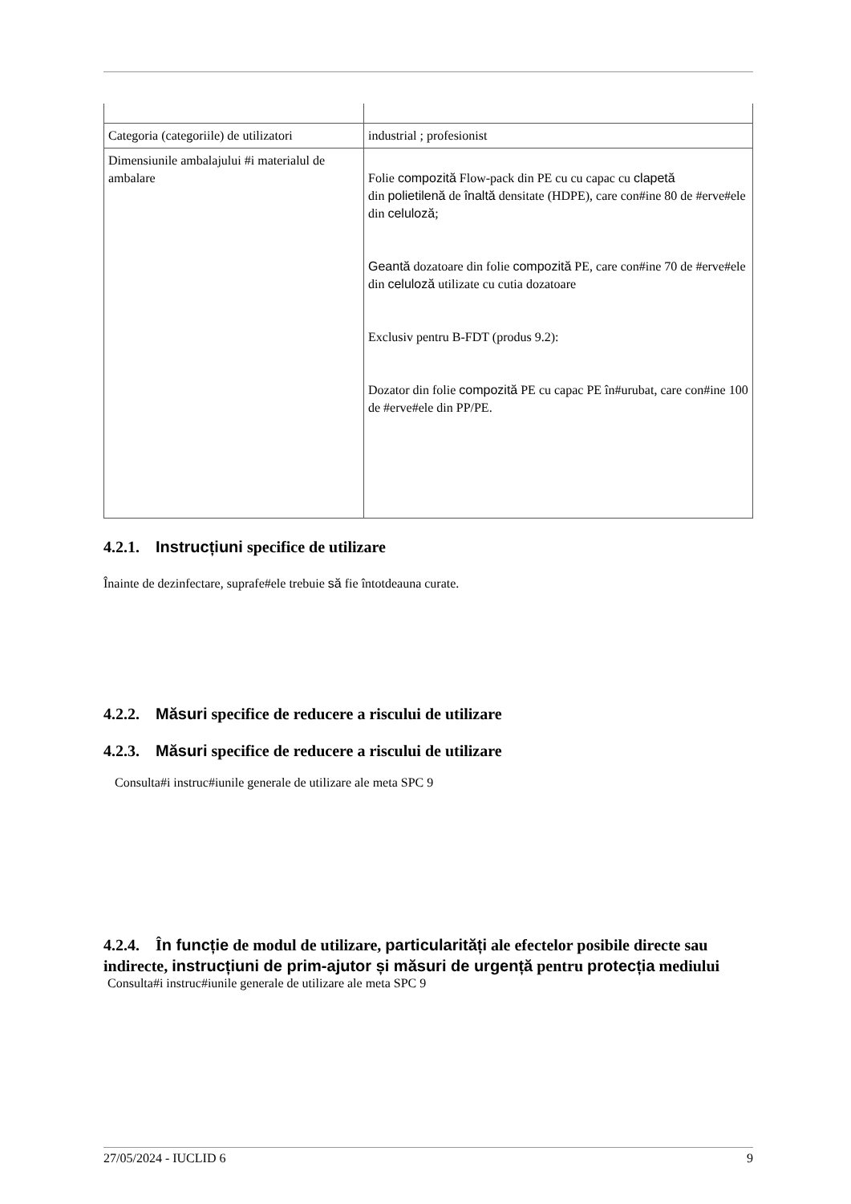| Categoria (categoriile) de utilizatori | industrial ; profesionist |
| Dimensiunile ambalajului #i materialul de ambalare | Folie compozită Flow-pack din PE cu cu capac cu clapetă din polietilenă de înaltă densitate (HDPE), care con#ine 80 de #erve#ele din celuloză ; Geantă dozatoare din folie compozită PE, care con#ine 70 de #erve#ele din celuloză utilizate cu cutia dozatoare Exclusiv pentru B-FDT (produs 9.2): Dozator din folie compozită PE cu capac PE în#urubat, care con#ine 100 de #erve#ele din PP/PE. |
4.2.1. Instrucțiuni specifice de utilizare
Înainte de dezinfectare, suprafe#ele trebuie să fie întotdeauna curate.
4.2.2. Măsuri specifice de reducere a riscului de utilizare
4.2.3. Măsuri specifice de reducere a riscului de utilizare
Consulta#i instruc#iunile generale de utilizare ale meta SPC 9
4.2.4. În funcție de modul de utilizare, particularități ale efectelor posibile directe sau indirecte, instrucțiuni de prim-ajutor și măsuri de urgență pentru protecția mediului
Consulta#i instruc#iunile generale de utilizare ale meta SPC 9
27/05/2024 - IUCLID 6 9